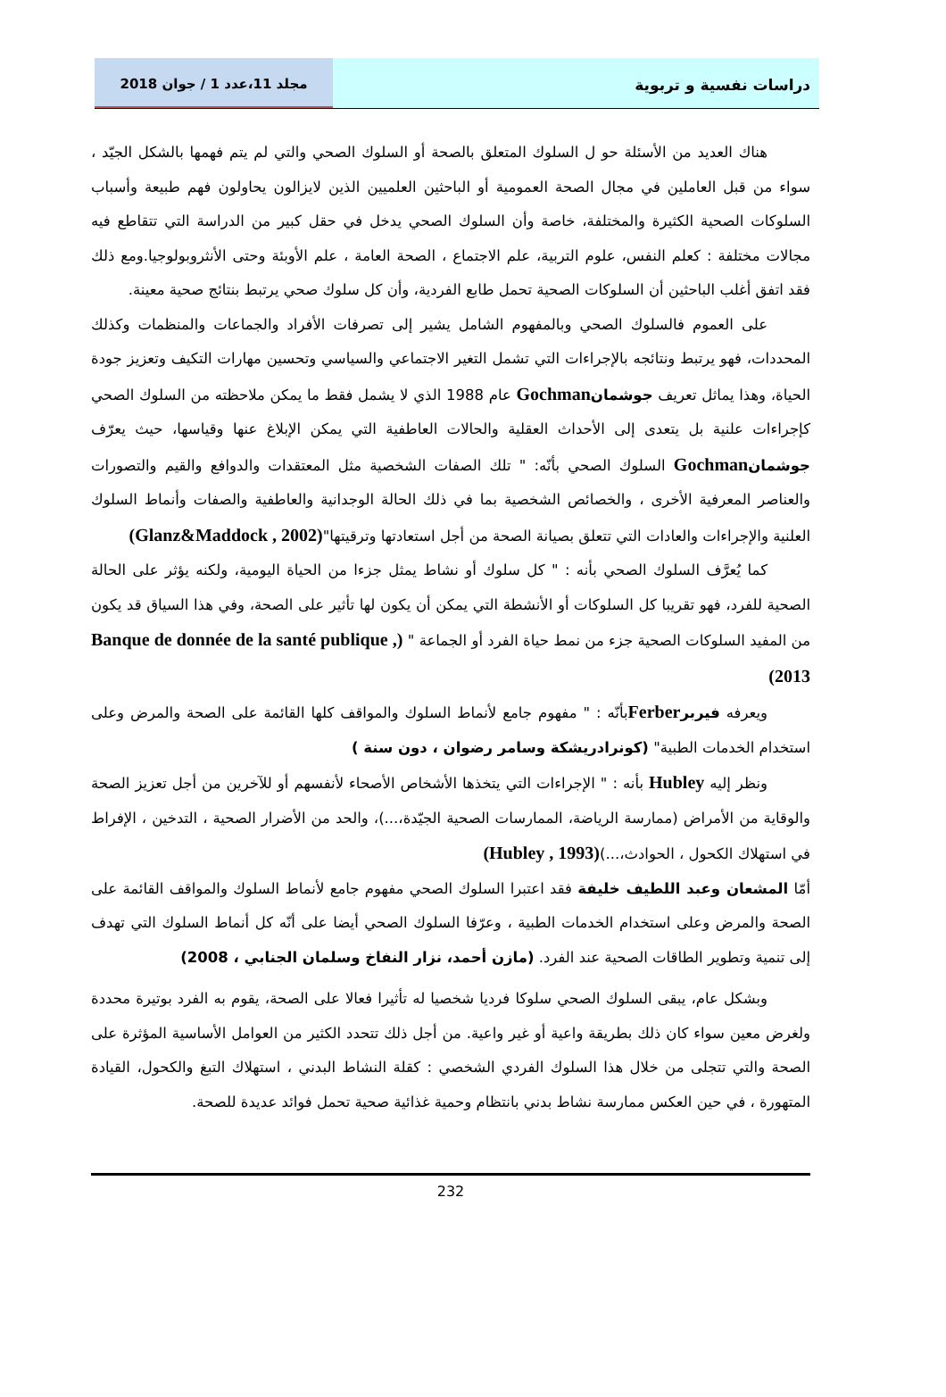دراسات نفسية و تربوية مجلد 11،عدد 1 / جوان 2018
هناك العديد من الأسئلة حو ل السلوك المتعلق بالصحة أو السلوك الصحي والتي لم يتم فهمها بالشكل الجيّد ، سواء من قبل العاملين في مجال الصحة العمومية أو الباحثين العلميين الذين لايزالون يحاولون فهم طبيعة وأسباب السلوكات الصحية الكثيرة والمختلفة، خاصة وأن السلوك الصحي يدخل في حقل كبير من الدراسة التي تتقاطع فيه مجالات مختلفة : كعلم النفس، علوم التربية، علم الاجتماع ، الصحة العامة ، علم الأوبئة وحتى الأنثروبولوجيا.ومع ذلك فقد اتفق أغلب الباحثين أن السلوكات الصحية تحمل طابع الفردية، وأن كل سلوك صحي يرتبط بنتائج صحية معينة.
على العموم فالسلوك الصحي وبالمفهوم الشامل يشير إلى تصرفات الأفراد والجماعات والمنظمات وكذلك المحددات، فهو يرتبط ونتائجه بالإجراءات التي تشمل التغير الاجتماعي والسياسي وتحسين مهارات التكيف وتعزيز جودة الحياة، وهذا يماثل تعريف جوشمان Gochman عام 1988 الذي لا يشمل فقط ما يمكن ملاحظته من السلوك الصحي كإجراءات علنية بل يتعدى إلى الأحداث العقلية والحالات العاطفية التي يمكن الإبلاغ عنها وقياسها، حيث يعرّف جوشمان Gochman السلوك الصحي بأنّه: " تلك الصفات الشخصية مثل المعتقدات والدوافع والقيم والتصورات والعناصر المعرفية الأخرى ، والخصائص الشخصية بما في ذلك الحالة الوجدانية والعاطفية والصفات وأنماط السلوك العلنية والإجراءات والعادات التي تتعلق بصيانة الصحة من أجل استعادتها وترقيتها"(Glanz&Maddock , 2002)
كما يُعرَّف السلوك الصحي بأنه : " كل سلوك أو نشاط يمثل جزءا من الحياة اليومية، ولكنه يؤثر على الحالة الصحية للفرد، فهو تقريبا كل السلوكات أو الأنشطة التي يمكن أن يكون لها تأثير على الصحة، وفي هذا السياق قد يكون من المفيد السلوكات الصحية جزء من نمط حياة الفرد أو الجماعة " (Banque de donnée de la santé publique , 2013)
ويعرفه فيربر Ferberبأنّه : " مفهوم جامع لأنماط السلوك والمواقف كلها القائمة على الصحة والمرض وعلى استخدام الخدمات الطبية" (كونرادريشكة وسامر رضوان ، دون سنة )
ونظر إليه Hubley بأنه : " الإجراءات التي يتخذها الأشخاص الأصحاء لأنفسهم أو للآخرين من أجل تعزيز الصحة والوقاية من الأمراض (ممارسة الرياضة، الممارسات الصحية الجيّدة،...)، والحد من الأضرار الصحية ، التدخين ، الإفراط في استهلاك الكحول ، الحوادث،...)(Hubley , 1993)
أمّا المشعان وعبد اللطيف خليفة فقد اعتبرا السلوك الصحي مفهوم جامع لأنماط السلوك والمواقف القائمة على الصحة والمرض وعلى استخدام الخدمات الطبية ، وعرّفا السلوك الصحي أيضا على أنّه كل أنماط السلوك التي تهدف إلى تنمية وتطوير الطاقات الصحية عند الفرد. (مازن أحمد، نزار النفاخ وسلمان الجنابي ، 2008)
وبشكل عام، يبقى السلوك الصحي سلوكا فرديا شخصيا له تأثيرا فعالا على الصحة، يقوم به الفرد بوتيرة محددة ولغرض معين سواء كان ذلك بطريقة واعية أو غير واعية. من أجل ذلك تتحدد الكثير من العوامل الأساسية المؤثرة على الصحة والتي تتجلى من خلال هذا السلوك الفردي الشخصي : كقلة النشاط البدني ، استهلاك التبغ والكحول، القيادة المتهورة ، في حين العكس ممارسة نشاط بدني بانتظام وحمية غذائية صحية تحمل فوائد عديدة للصحة.
232